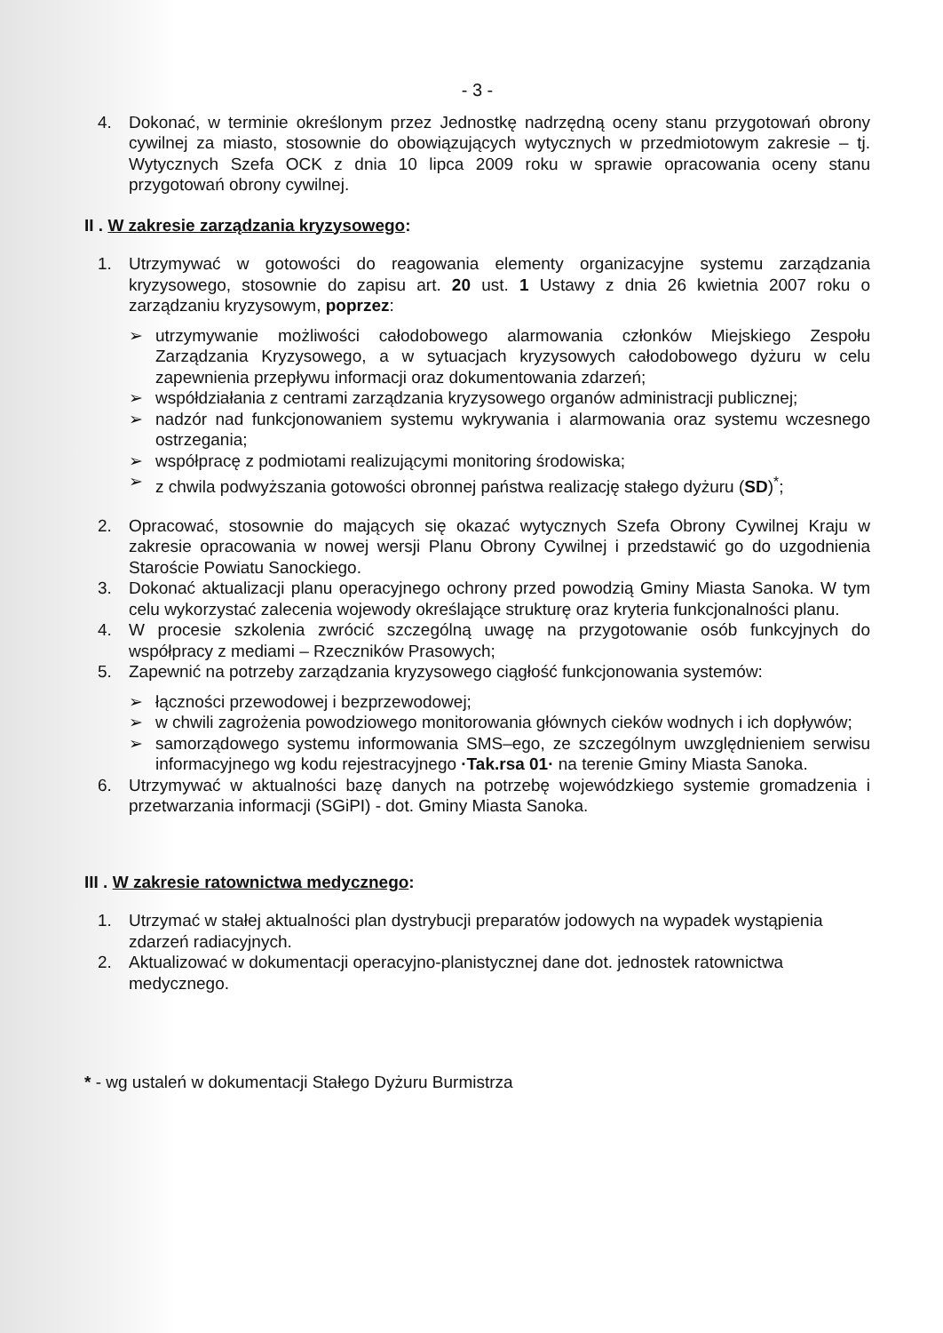- 3 -
4. Dokonać, w terminie określonym przez Jednostkę nadrzędną oceny stanu przygotowań obrony cywilnej za miasto, stosownie do obowiązujących wytycznych w przedmiotowym zakresie – tj. Wytycznych Szefa OCK z dnia 10 lipca 2009 roku w sprawie opracowania oceny stanu przygotowań obrony cywilnej.
II . W zakresie zarządzania kryzysowego:
1. Utrzymywać w gotowości do reagowania elementy organizacyjne systemu zarządzania kryzysowego, stosownie do zapisu art. 20 ust. 1 Ustawy z dnia 26 kwietnia 2007 roku o zarządzaniu kryzysowym, poprzez:
➢ utrzymywanie możliwości całodobowego alarmowania członków Miejskiego Zespołu Zarządzania Kryzysowego, a w sytuacjach kryzysowych całodobowego dyżuru w celu zapewnienia przepływu informacji oraz dokumentowania zdarzeń;
➢ współdziałania z centrami zarządzania kryzysowego organów administracji publicznej;
➢ nadzór nad funkcjonowaniem systemu wykrywania i alarmowania oraz systemu wczesnego ostrzegania;
➢ współpracę z podmiotami realizującymi monitoring środowiska;
➢ z chwila podwyższania gotowości obronnej państwa realizację stałego dyżuru (SD)<sup>*</sup>;
2. Opracować, stosownie do mających się okazać wytycznych Szefa Obrony Cywilnej Kraju w zakresie opracowania w nowej wersji Planu Obrony Cywilnej i przedstawić go do uzgodnienia Staroście Powiatu Sanockiego.
3. Dokonać aktualizacji planu operacyjnego ochrony przed powodzią Gminy Miasta Sanoka. W tym celu wykorzystać zalecenia wojewody określające strukturę oraz kryteria funkcjonalności planu.
4. W procesie szkolenia zwrócić szczególną uwagę na przygotowanie osób funkcyjnych do współpracy z mediami – Rzeczników Prasowych;
5. Zapewnić na potrzeby zarządzania kryzysowego ciągłość funkcjonowania systemów:
➢ łączności przewodowej i bezprzewodowej;
➢ w chwili zagrożenia powodziowego monitorowania głównych cieków wodnych i ich dopływów;
➢ samorządowego systemu informowania SMS–ego, ze szczególnym uwzględnieniem serwisu informacyjnego wg kodu rejestracyjnego ·Tak.rsa 01· na terenie Gminy Miasta Sanoka.
6. Utrzymywać w aktualności bazę danych na potrzebę wojewódzkiego systemie gromadzenia i przetwarzania informacji (SGiPI) - dot. Gminy Miasta Sanoka.
III . W zakresie ratownictwa medycznego:
1. Utrzymać w stałej aktualności plan dystrybucji preparatów jodowych na wypadek wystąpienia zdarzeń radiacyjnych.
2. Aktualizować w dokumentacji operacyjno-planistycznej dane dot. jednostek ratownictwa medycznego.
* - wg ustaleń w dokumentacji Stałego Dyżuru Burmistrza